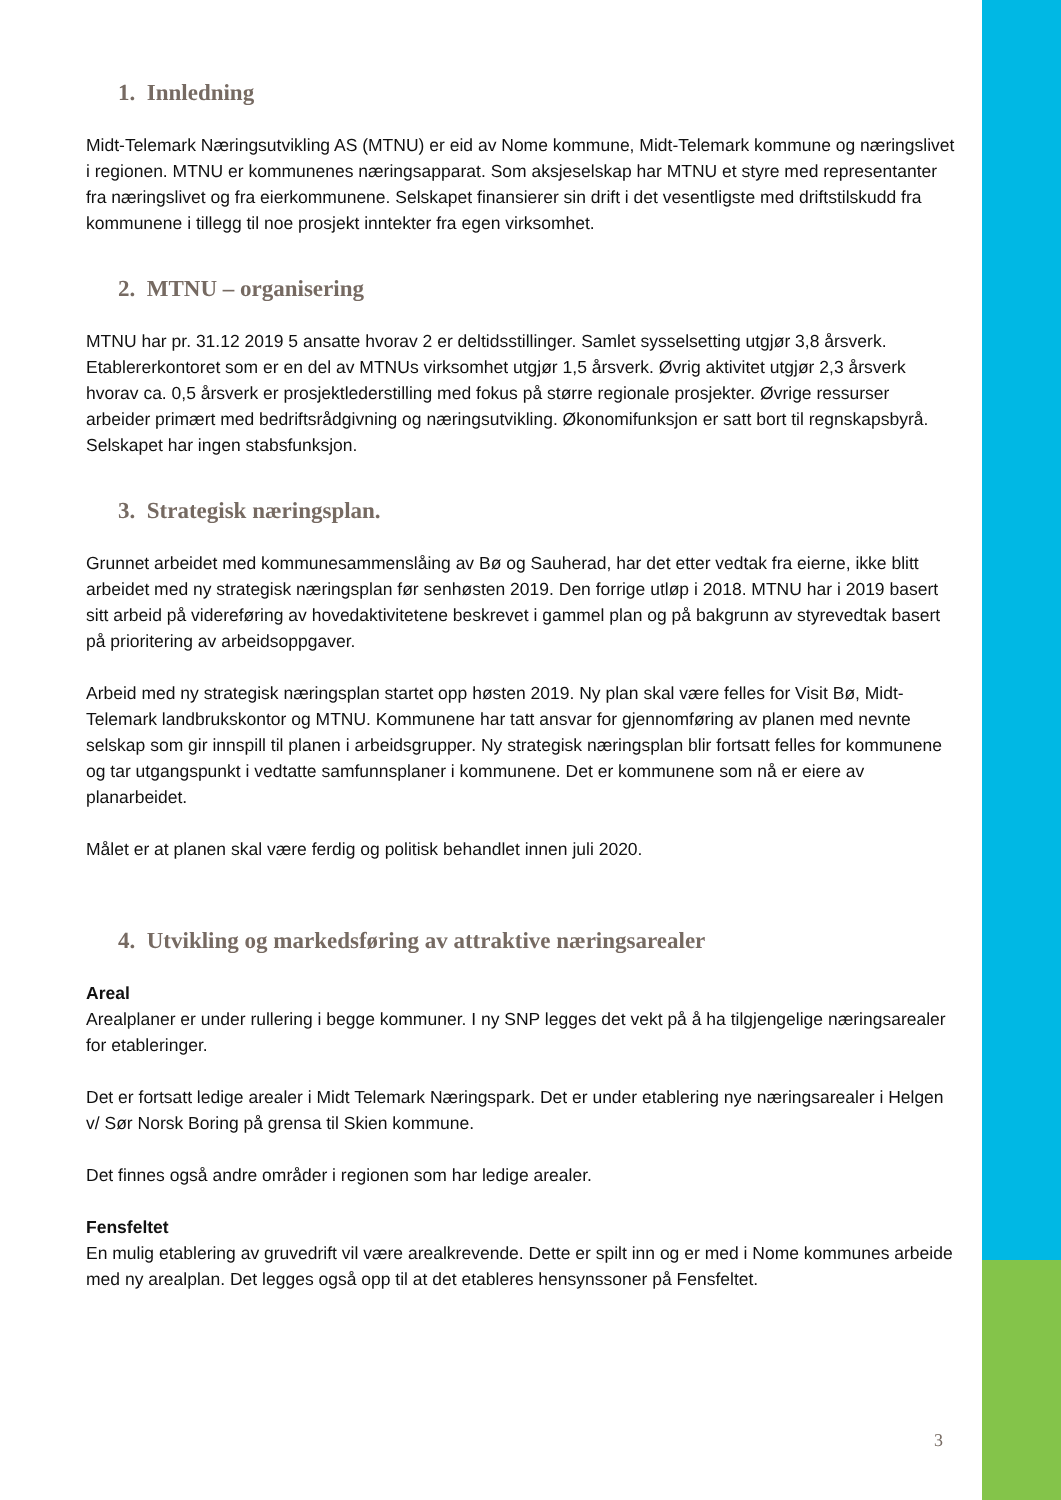1. Innledning
Midt-Telemark Næringsutvikling AS (MTNU) er eid av Nome kommune, Midt-Telemark kommune og næringslivet i regionen. MTNU er kommunenes næringsapparat. Som aksjeselskap har MTNU et styre med representanter fra næringslivet og fra eierkommunene. Selskapet finansierer sin drift i det vesentligste med driftstilskudd fra kommunene i tillegg til noe prosjekt inntekter fra egen virksomhet.
2. MTNU – organisering
MTNU har pr. 31.12 2019 5 ansatte hvorav 2 er deltidsstillinger. Samlet sysselsetting utgjør 3,8 årsverk. Etablererkontoret som er en del av MTNUs virksomhet utgjør 1,5 årsverk. Øvrig aktivitet utgjør 2,3 årsverk hvorav ca. 0,5 årsverk er prosjektlederstilling med fokus på større regionale prosjekter. Øvrige ressurser arbeider primært med bedriftsrådgivning og næringsutvikling. Økonomifunksjon er satt bort til regnskapsbyrå. Selskapet har ingen stabsfunksjon.
3. Strategisk næringsplan.
Grunnet arbeidet med kommunesammenslåing av Bø og Sauherad, har det etter vedtak fra eierne, ikke blitt arbeidet med ny strategisk næringsplan før senhøsten 2019. Den forrige utløp i 2018. MTNU har i 2019 basert sitt arbeid på videreføring av hovedaktivitetene beskrevet i gammel plan og på bakgrunn av styrevedtak basert på prioritering av arbeidsoppgaver.
Arbeid med ny strategisk næringsplan startet opp høsten 2019. Ny plan skal være felles for Visit Bø, Midt-Telemark landbrukskontor og MTNU. Kommunene har tatt ansvar for gjennomføring av planen med nevnte selskap som gir innspill til planen i arbeidsgrupper. Ny strategisk næringsplan blir fortsatt felles for kommunene og tar utgangspunkt i vedtatte samfunnsplaner i kommunene. Det er kommunene som nå er eiere av planarbeidet.
Målet er at planen skal være ferdig og politisk behandlet innen juli 2020.
4. Utvikling og markedsføring av attraktive næringsarealer
Areal
Arealplaner er under rullering i begge kommuner. I ny SNP legges det vekt på å ha tilgjengelige næringsarealer for etableringer.
Det er fortsatt ledige arealer i Midt Telemark Næringspark. Det er under etablering nye næringsarealer i Helgen v/ Sør Norsk Boring på grensa til Skien kommune.
Det finnes også andre områder i regionen som har ledige arealer.
Fensfeltet
En mulig etablering av gruvedrift vil være arealkrevende. Dette er spilt inn og er med i Nome kommunes arbeide med ny arealplan. Det legges også opp til at det etableres hensynssoner på Fensfeltet.
3